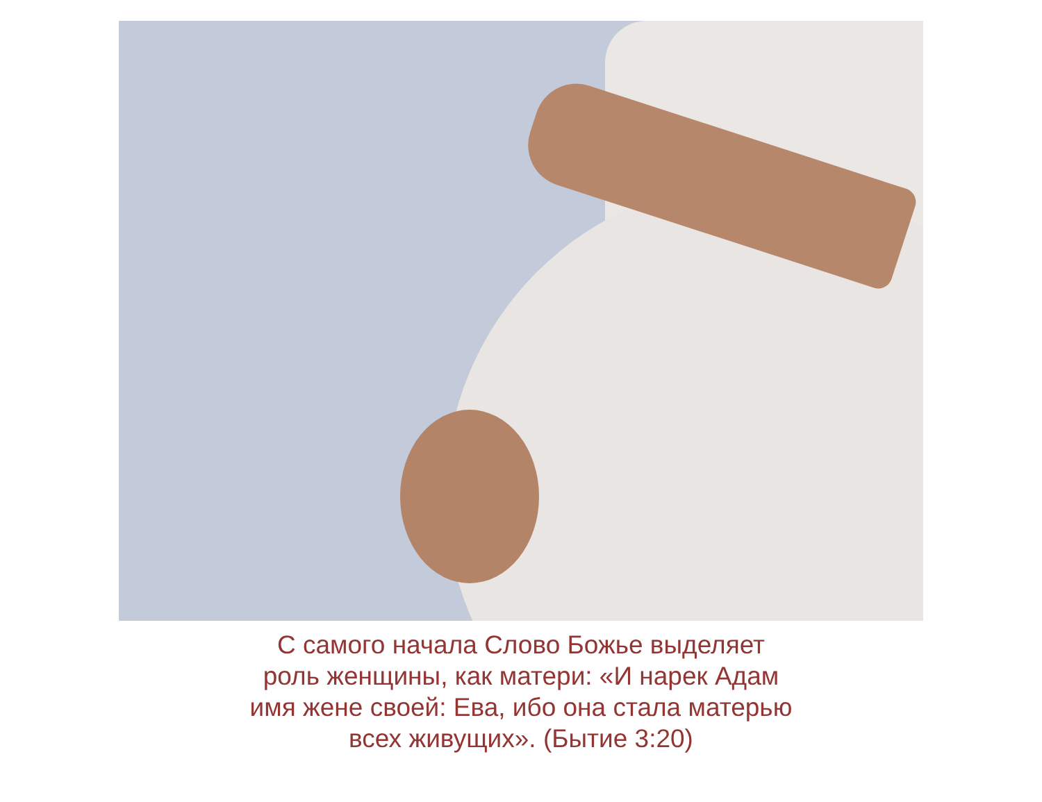С самого начала Слово Божье выделяет
роль женщины, как матери: «И нарек Адам
имя жене своей: Ева, ибо она стала матерью
всех живущих». (Бытие 3:20)